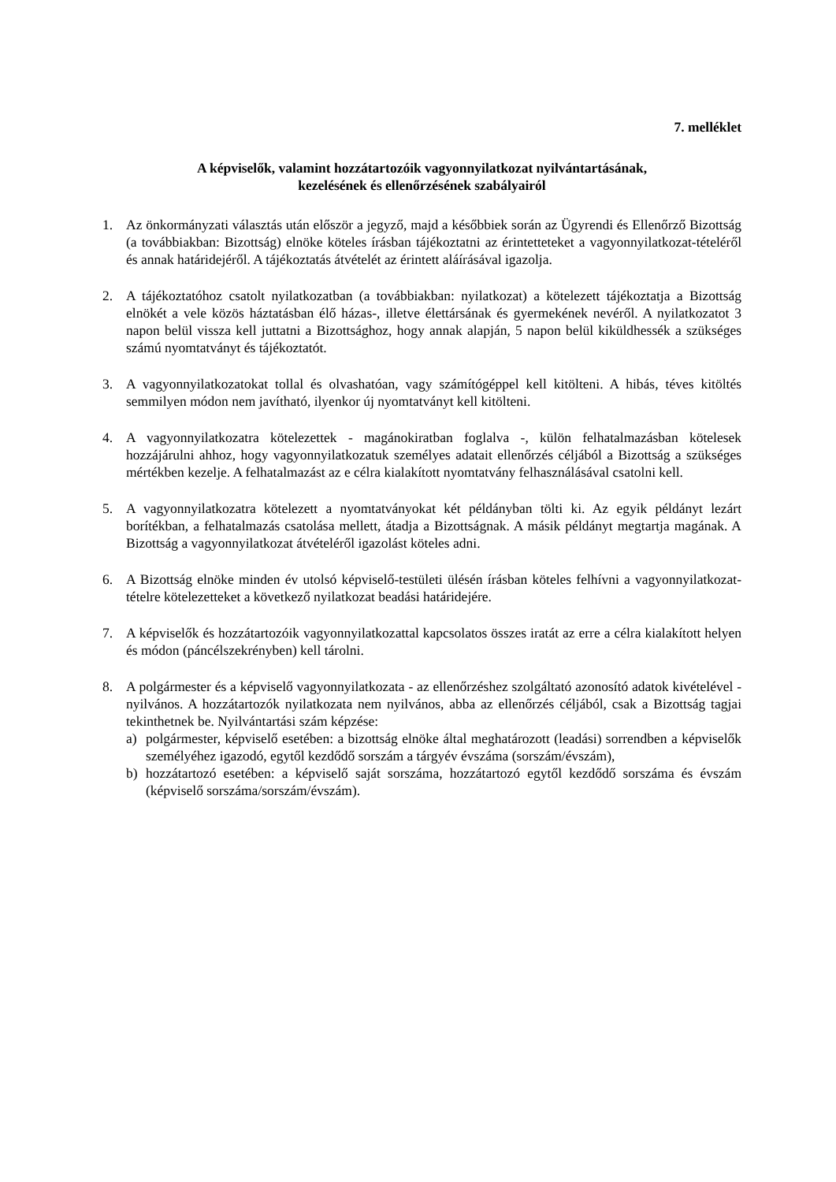7. melléklet
A képviselők, valamint hozzátartozóik vagyonnyilatkozat nyilvántartásának,
kezelésének és ellenőrzésének szabályairól
1. Az önkormányzati választás után először a jegyző, majd a későbbiek során az Ügyrendi és Ellenőrző Bizottság (a továbbiakban: Bizottság) elnöke köteles írásban tájékoztatni az érintetteteket a vagyonnyilatkozat-tételéről és annak határidejéről. A tájékoztatás átvételét az érintett aláírásával igazolja.
2. A tájékoztatóhoz csatolt nyilatkozatban (a továbbiakban: nyilatkozat) a kötelezett tájékoztatja a Bizottság elnökét a vele közös háztatásban élő házas-, illetve élettársának és gyermekének nevéről. A nyilatkozatot 3 napon belül vissza kell juttatni a Bizottsághoz, hogy annak alapján, 5 napon belül kiküldhessék a szükséges számú nyomtatványt és tájékoztatót.
3. A vagyonnyilatkozatokat tollal és olvashatóan, vagy számítógéppel kell kitölteni. A hibás, téves kitöltés semmilyen módon nem javítható, ilyenkor új nyomtatványt kell kitölteni.
4. A vagyonnyilatkozatra kötelezettek - magánokiratban foglalva -, külön felhatalmazásban kötelesek hozzájárulni ahhoz, hogy vagyonnyilatkozatuk személyes adatait ellenőrzés céljából a Bizottság a szükséges mértékben kezelje. A felhatalmazást az e célra kialakított nyomtatvány felhasználásával csatolni kell.
5. A vagyonnyilatkozatra kötelezett a nyomtatványokat két példányban tölti ki. Az egyik példányt lezárt borítékban, a felhatalmazás csatolása mellett, átadja a Bizottságnak. A másik példányt megtartja magának. A Bizottság a vagyonnyilatkozat átvételéről igazolást köteles adni.
6. A Bizottság elnöke minden év utolsó képviselő-testületi ülésén írásban köteles felhívni a vagyonnyilatkozat-tételre kötelezetteket a következő nyilatkozat beadási határidejére.
7. A képviselők és hozzátartozóik vagyonnyilatkozattal kapcsolatos összes iratát az erre a célra kialakított helyen és módon (páncélszekrényben) kell tárolni.
8. A polgármester és a képviselő vagyonnyilatkozata - az ellenőrzéshez szolgáltató azonosító adatok kivételével - nyilvános. A hozzátartozók nyilatkozata nem nyilvános, abba az ellenőrzés céljából, csak a Bizottság tagjai tekinthetnek be. Nyilvántartási szám képzése:
a) polgármester, képviselő esetében: a bizottság elnöke által meghatározott (leadási) sorrendben a képviselők személyéhez igazodó, egytől kezdődő sorszám a tárgyév évszáma (sorszám/évszám),
b) hozzátartozó esetében: a képviselő saját sorszáma, hozzátartozó egytől kezdődő sorszáma és évszám (képviselő sorszáma/sorszám/évszám).